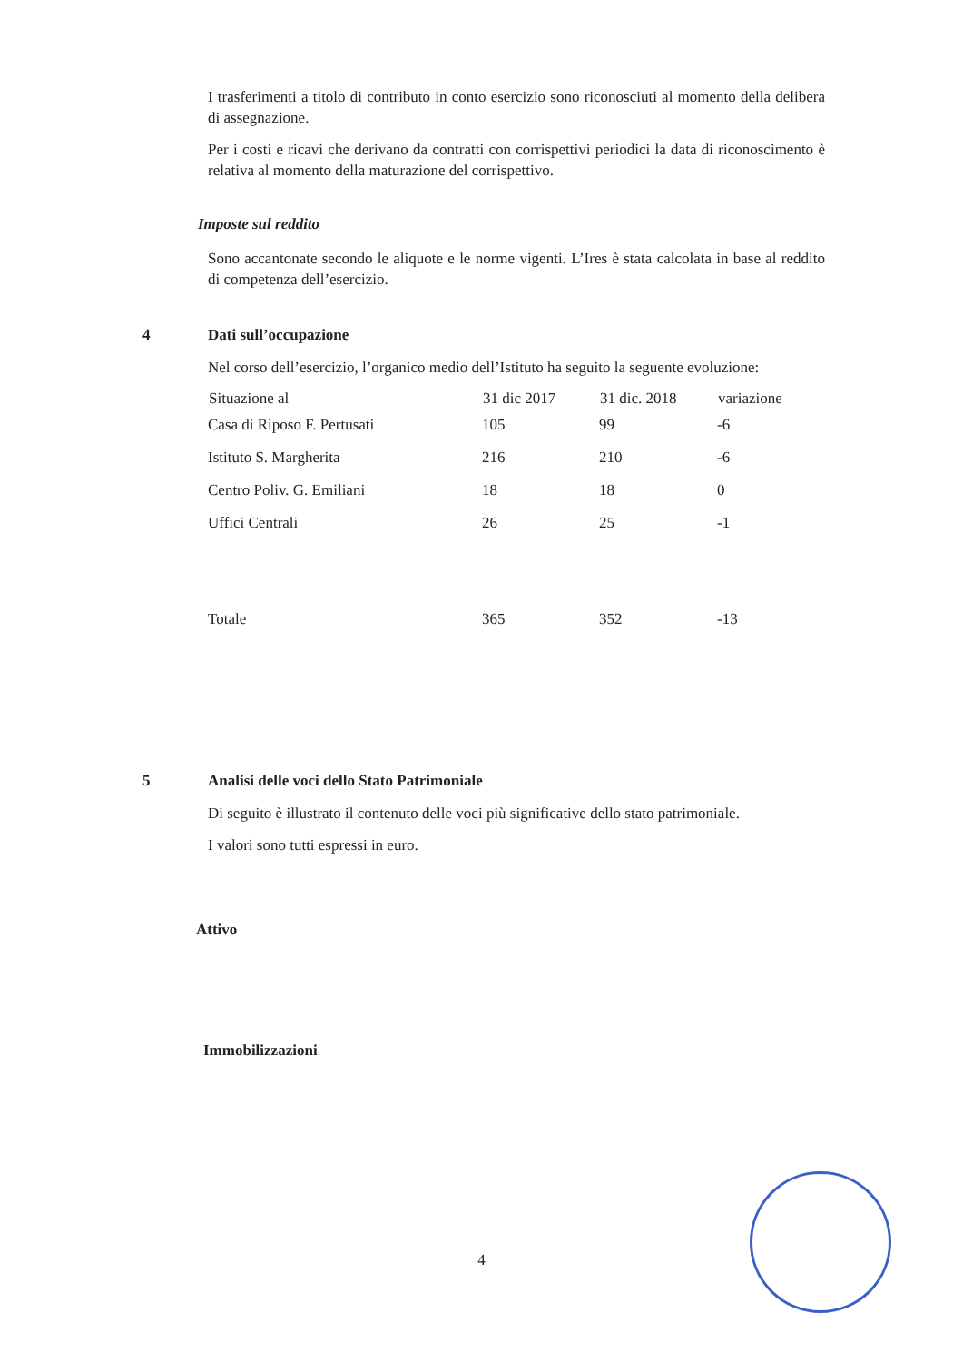I trasferimenti a titolo di contributo in conto esercizio sono riconosciuti al momento della delibera di assegnazione.
Per i costi e ricavi che derivano da contratti con corrispettivi periodici la data di riconoscimento è relativa al momento della maturazione del corrispettivo.
Imposte sul reddito
Sono accantonate secondo le aliquote e le norme vigenti. L’Ires è stata calcolata in base al reddito di competenza dell’esercizio.
4 Dati sull’occupazione
Nel corso dell’esercizio, l’organico medio dell’Istituto ha seguito la seguente evoluzione:
| Situazione al | 31 dic 2017 | 31 dic. 2018 | variazione |
| --- | --- | --- | --- |
| Casa di Riposo F. Pertusati | 105 | 99 | -6 |
| Istituto S. Margherita | 216 | 210 | -6 |
| Centro Poliv. G. Emiliani | 18 | 18 | 0 |
| Uffici Centrali | 26 | 25 | -1 |
| Totale | 365 | 352 | -13 |
5 Analisi delle voci dello Stato Patrimoniale
Di seguito è illustrato il contenuto delle voci più significative dello stato patrimoniale.
I valori sono tutti espressi in euro.
Attivo
Immobilizzazioni
4